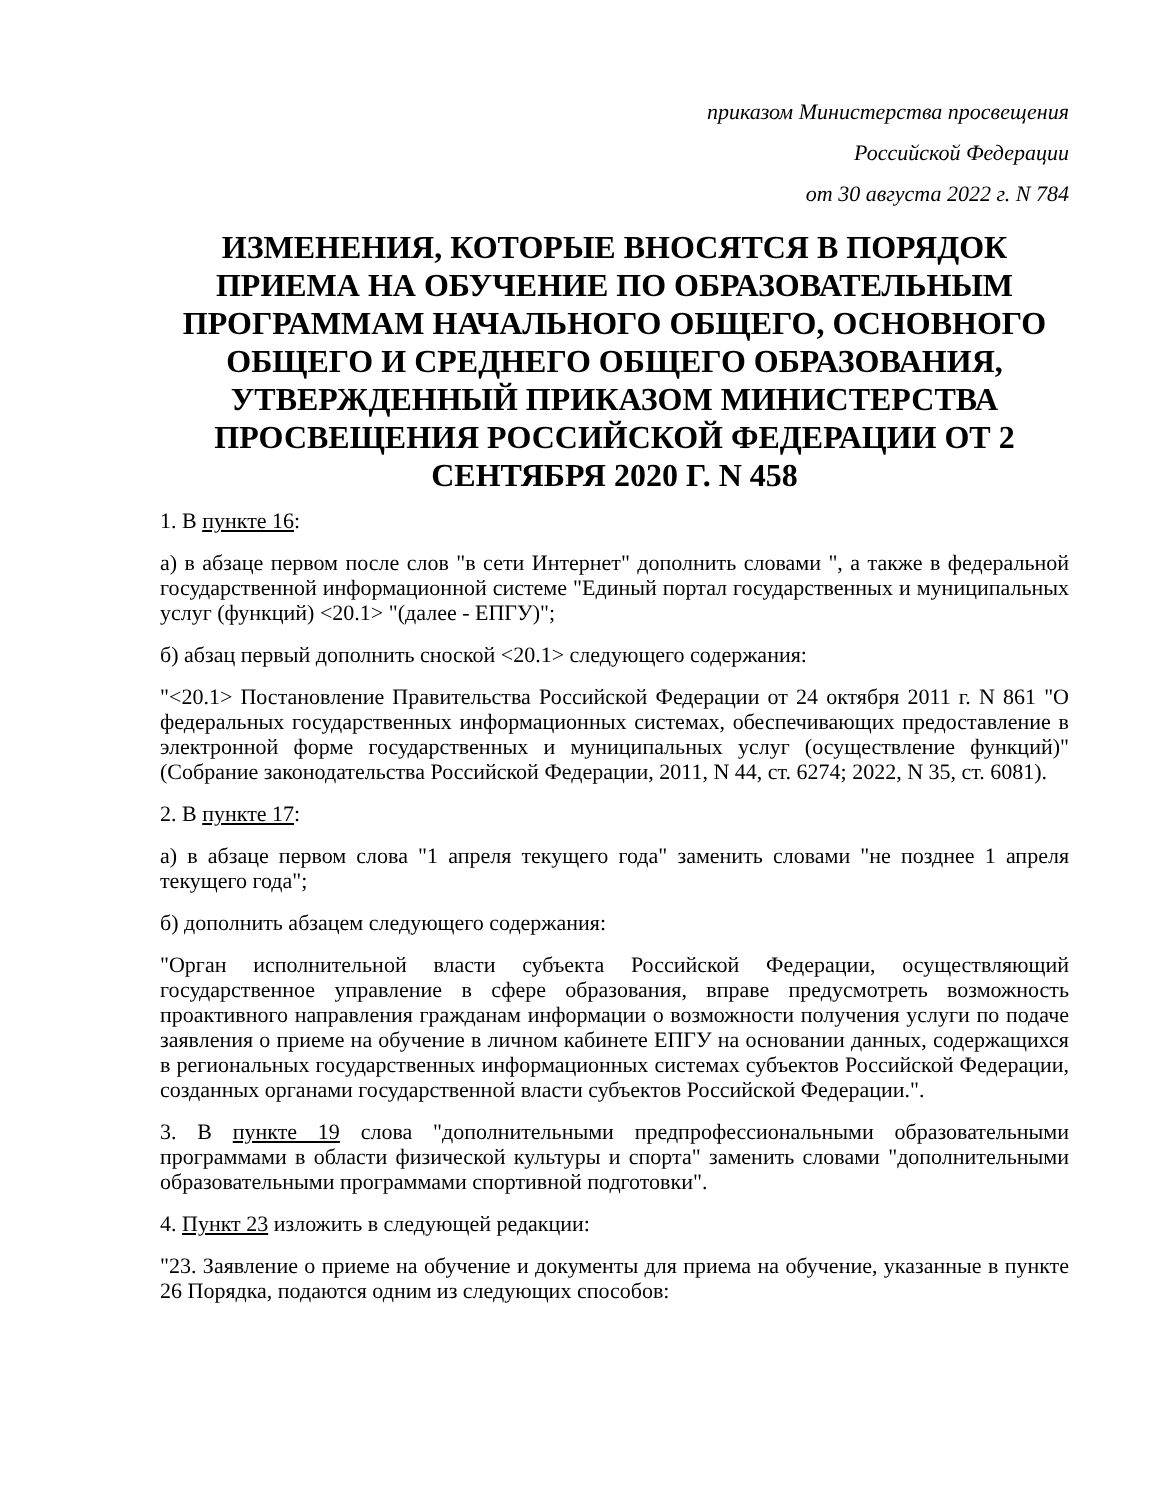приказом Министерства просвещения
Российской Федерации
от 30 августа 2022 г. N 784
ИЗМЕНЕНИЯ, КОТОРЫЕ ВНОСЯТСЯ В ПОРЯДОК ПРИЕМА НА ОБУЧЕНИЕ ПО ОБРАЗОВАТЕЛЬНЫМ ПРОГРАММАМ НАЧАЛЬНОГО ОБЩЕГО, ОСНОВНОГО ОБЩЕГО И СРЕДНЕГО ОБЩЕГО ОБРАЗОВАНИЯ, УТВЕРЖДЕННЫЙ ПРИКАЗОМ МИНИСТЕРСТВА ПРОСВЕЩЕНИЯ РОССИЙСКОЙ ФЕДЕРАЦИИ ОТ 2 СЕНТЯБРЯ 2020 Г. N 458
1. В пункте 16:
а) в абзаце первом после слов "в сети Интернет" дополнить словами ", а также в федеральной государственной информационной системе "Единый портал государственных и муниципальных услуг (функций) <20.1> "(далее - ЕПГУ)";
б) абзац первый дополнить сноской <20.1> следующего содержания:
"<20.1> Постановление Правительства Российской Федерации от 24 октября 2011 г. N 861 "О федеральных государственных информационных системах, обеспечивающих предоставление в электронной форме государственных и муниципальных услуг (осуществление функций)" (Собрание законодательства Российской Федерации, 2011, N 44, ст. 6274; 2022, N 35, ст. 6081).
2. В пункте 17:
а) в абзаце первом слова "1 апреля текущего года" заменить словами "не позднее 1 апреля текущего года";
б) дополнить абзацем следующего содержания:
"Орган исполнительной власти субъекта Российской Федерации, осуществляющий государственное управление в сфере образования, вправе предусмотреть возможность проактивного направления гражданам информации о возможности получения услуги по подаче заявления о приеме на обучение в личном кабинете ЕПГУ на основании данных, содержащихся в региональных государственных информационных системах субъектов Российской Федерации, созданных органами государственной власти субъектов Российской Федерации.".
3. В пункте 19 слова "дополнительными предпрофессиональными образовательными программами в области физической культуры и спорта" заменить словами "дополнительными образовательными программами спортивной подготовки".
4. Пункт 23 изложить в следующей редакции:
"23. Заявление о приеме на обучение и документы для приема на обучение, указанные в пункте 26 Порядка, подаются одним из следующих способов: